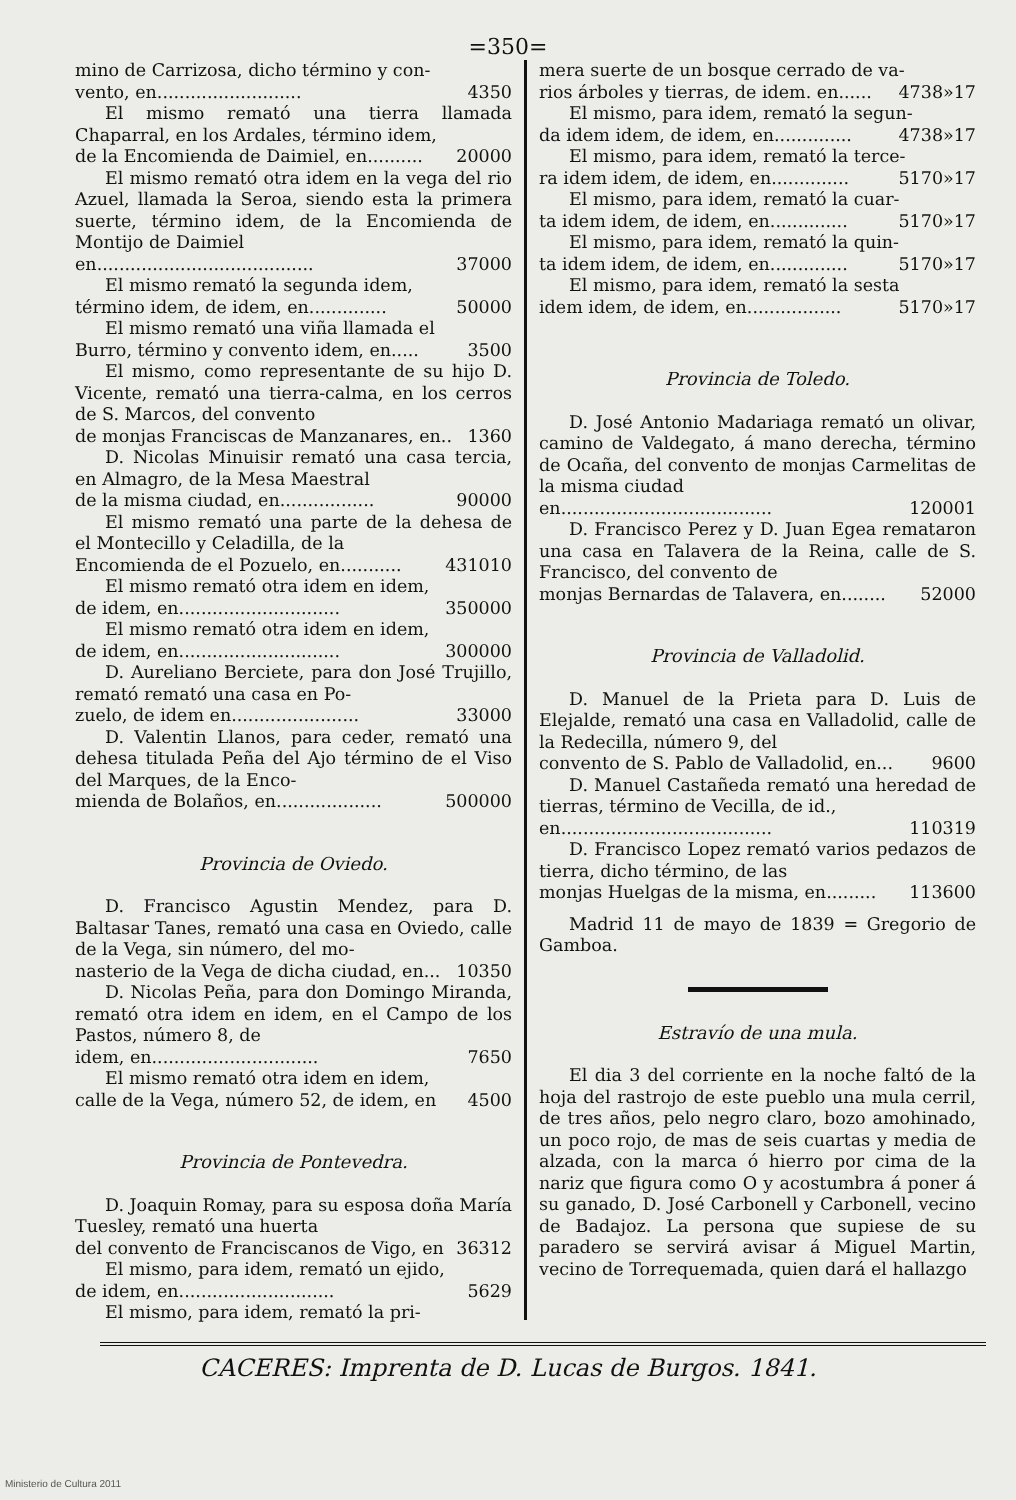=350=
mino de Carrizosa, dicho término y con-
vento, en.......................... 4350
El mismo remató una tierra llamada Chaparral, en los Ardales, término idem,
de la Encomienda de Daimiel, en.......... 20000
El mismo remató otra idem en la vega del rio Azuel, llamada la Seroa, siendo esta la primera suerte, término idem, de la Encomienda de Montijo de Daimiel
en....................................... 37000
El mismo remató la segunda idem,
término idem, de idem, en.............. 50000
El mismo remató una viña llamada el
Burro, término y convento idem, en..... 3500
El mismo, como representante de su hijo D. Vicente, remató una tierra-calma, en los cerros de S. Marcos, del convento
de monjas Franciscas de Manzanares, en.. 1360
D. Nicolas Minuisir remató una casa tercia, en Almagro, de la Mesa Maestral
de la misma ciudad, en................. 90000
El mismo remató una parte de la dehesa de el Montecillo y Celadilla, de la
Encomienda de el Pozuelo, en........... 431010
El mismo remató otra idem en idem,
de idem, en............................. 350000
El mismo remató otra idem en idem,
de idem, en............................. 300000
D. Aureliano Berciete, para don José Trujillo, remató remató una casa en Po-
zuelo, de idem en....................... 33000
D. Valentin Llanos, para ceder, remató una dehesa titulada Peña del Ajo término de el Viso del Marques, de la Enco-
mienda de Bolaños, en................... 500000
Provincia de Oviedo.
D. Francisco Agustin Mendez, para D. Baltasar Tanes, remató una casa en Oviedo, calle de la Vega, sin número, del mo-
nasterio de la Vega de dicha ciudad, en... 10350
D. Nicolas Peña, para don Domingo Miranda, remató otra idem en idem, en el Campo de los Pastos, número 8, de
idem, en.............................. 7650
El mismo remató otra idem en idem,
calle de la Vega, número 52, de idem, en 4500
Provincia de Pontevedra.
D. Joaquin Romay, para su esposa doña María Tuesley, remató una huerta
del convento de Franciscanos de Vigo, en 36312
El mismo, para idem, remató un ejido,
de idem, en............................ 5629
El mismo, para idem, remató la pri-
mera suerte de un bosque cerrado de va-
rios árboles y tierras, de idem. en...... 4738»17
El mismo, para idem, remató la segun-
da idem idem, de idem, en.............. 4738»17
El mismo, para idem, remató la terce-
ra idem idem, de idem, en.............. 5170»17
El mismo, para idem, remató la cuar-
ta idem idem, de idem, en.............. 5170»17
El mismo, para idem, remató la quin-
ta idem idem, de idem, en.............. 5170»17
El mismo, para idem, remató la sesta
idem idem, de idem, en................. 5170»17
Provincia de Toledo.
D. José Antonio Madariaga remató un olivar, camino de Valdegato, á mano derecha, término de Ocaña, del convento de monjas Carmelitas de la misma ciudad
en...................................... 120001
D. Francisco Perez y D. Juan Egea remataron una casa en Talavera de la Reina, calle de S. Francisco, del convento de
monjas Bernardas de Talavera, en........ 52000
Provincia de Valladolid.
D. Manuel de la Prieta para D. Luis de Elejalde, remató una casa en Valladolid, calle de la Redecilla, número 9, del
convento de S. Pablo de Valladolid, en... 9600
D. Manuel Castañeda remató una heredad de tierras, término de Vecilla, de id.,
en...................................... 110319
D. Francisco Lopez remató varios pedazos de tierra, dicho término, de las
monjas Huelgas de la misma, en......... 113600
Madrid 11 de mayo de 1839 = Gregorio de Gamboa.
Estravío de una mula.
El dia 3 del corriente en la noche faltó de la hoja del rastrojo de este pueblo una mula cerril, de tres años, pelo negro claro, bozo amohinado, un poco rojo, de mas de seis cuartas y media de alzada, con la marca ó hierro por cima de la nariz que figura como O y acostumbra á poner á su ganado, D. José Carbonell y Carbonell, vecino de Badajoz. La persona que supiese de su paradero se servirá avisar á Miguel Martin, vecino de Torrequemada, quien dará el hallazgo
CACERES: Imprenta de D. Lucas de Burgos. 1841.
Ministerio de Cultura 2011